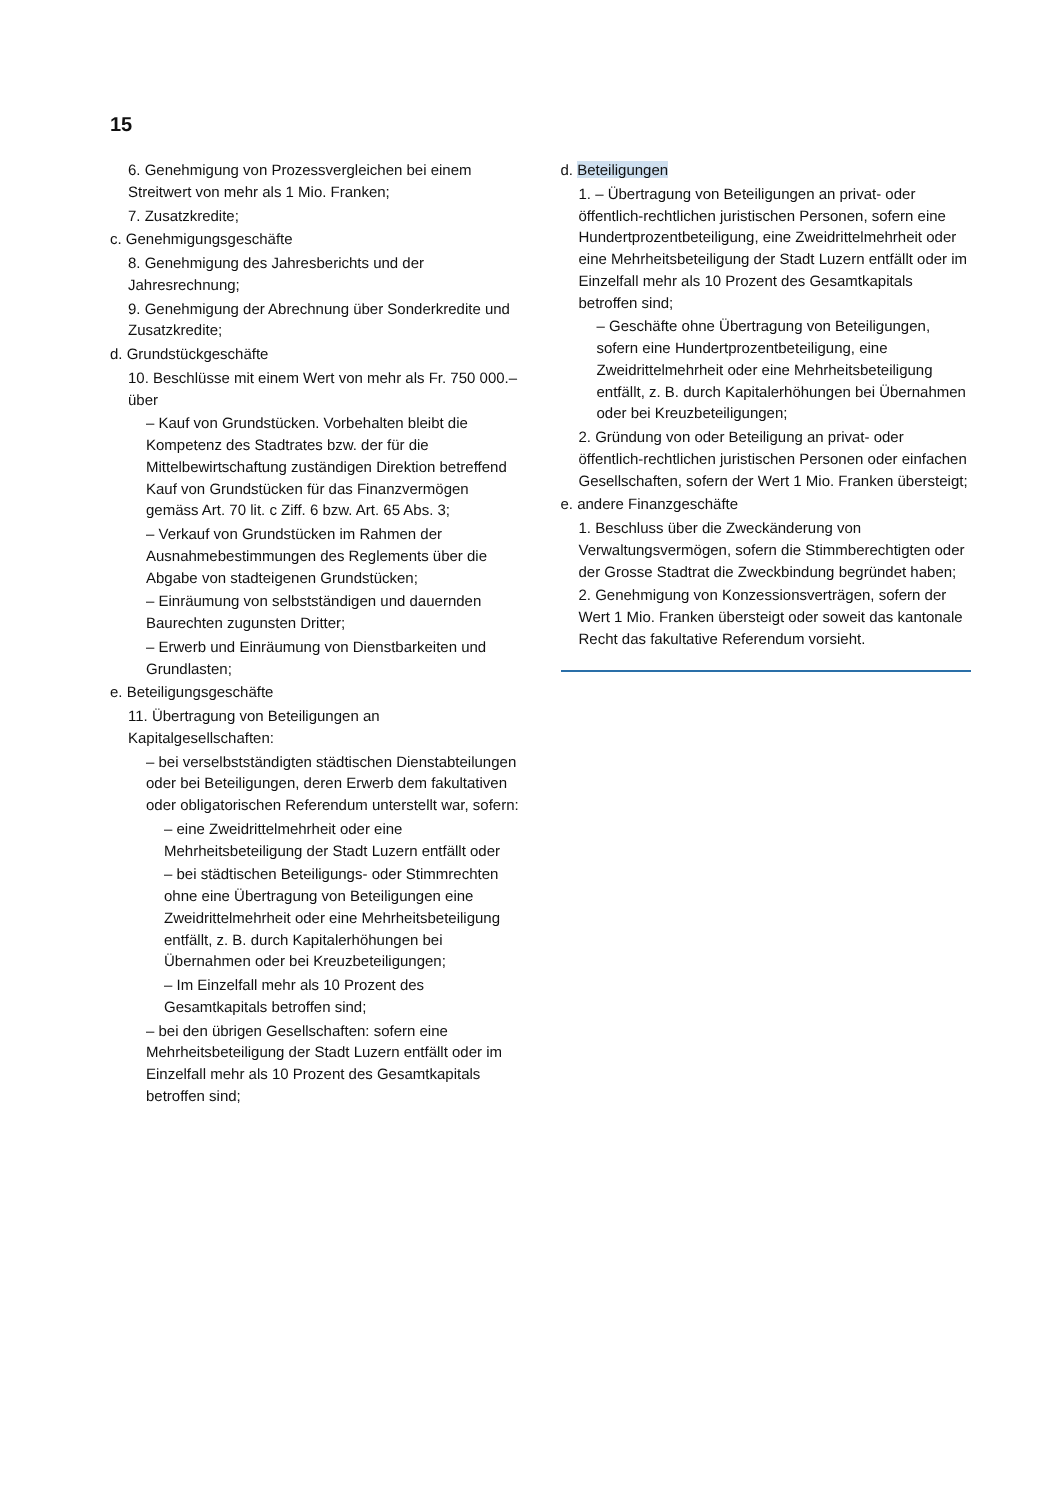15
6. Genehmigung von Prozessvergleichen bei einem Streitwert von mehr als 1 Mio. Franken;
7. Zusatzkredite;
c. Genehmigungsgeschäfte
8. Genehmigung des Jahresberichts und der Jahresrechnung;
9. Genehmigung der Abrechnung über Sonderkredite und Zusatzkredite;
d. Grundstückgeschäfte
10. Beschlüsse mit einem Wert von mehr als Fr. 750 000.– über
– Kauf von Grundstücken. Vorbehalten bleibt die Kompetenz des Stadtrates bzw. der für die Mittelbewirtschaftung zuständigen Direktion betreffend Kauf von Grundstücken für das Finanzvermögen gemäss Art. 70 lit. c Ziff. 6 bzw. Art. 65 Abs. 3;
– Verkauf von Grundstücken im Rahmen der Ausnahmebestimmungen des Reglements über die Abgabe von stadteigenen Grundstücken;
– Einräumung von selbstständigen und dauernden Baurechten zugunsten Dritter;
– Erwerb und Einräumung von Dienstbarkeiten und Grundlasten;
e. Beteiligungsgeschäfte
11. Übertragung von Beteiligungen an Kapitalgesellschaften:
– bei verselbstständigten städtischen Dienstabteilungen oder bei Beteiligungen, deren Erwerb dem fakultativen oder obligatorischen Referendum unterstellt war, sofern:
– eine Zweidrittelmehrheit oder eine Mehrheitsbeteiligung der Stadt Luzern entfällt oder
– bei städtischen Beteiligungs- oder Stimmrechten ohne eine Übertragung von Beteiligungen eine Zweidrittelmehrheit oder eine Mehrheitsbeteiligung entfällt, z. B. durch Kapitalerhöhungen bei Übernahmen oder bei Kreuzbeteiligungen;
– Im Einzelfall mehr als 10 Prozent des Gesamtkapitals betroffen sind;
– bei den übrigen Gesellschaften: sofern eine Mehrheitsbeteiligung der Stadt Luzern entfällt oder im Einzelfall mehr als 10 Prozent des Gesamtkapitals betroffen sind;
d. Beteiligungen
1. – Übertragung von Beteiligungen an privat- oder öffentlich-rechtlichen juristischen Personen, sofern eine Hundertprozentbeteiligung, eine Zweidrittelmehrheit oder eine Mehrheitsbeteiligung der Stadt Luzern entfällt oder im Einzelfall mehr als 10 Prozent des Gesamtkapitals betroffen sind;
– Geschäfte ohne Übertragung von Beteiligungen, sofern eine Hundertprozentbeteiligung, eine Zweidrittelmehrheit oder eine Mehrheitsbeteiligung entfällt, z. B. durch Kapitalerhöhungen bei Übernahmen oder bei Kreuzbeteiligungen;
2. Gründung von oder Beteiligung an privat- oder öffentlich-rechtlichen juristischen Personen oder einfachen Gesellschaften, sofern der Wert 1 Mio. Franken übersteigt;
e. andere Finanzgeschäfte
1. Beschluss über die Zweckänderung von Verwaltungsvermögen, sofern die Stimmberechtigten oder der Grosse Stadtrat die Zweckbindung begründet haben;
2. Genehmigung von Konzessionsverträgen, sofern der Wert 1 Mio. Franken übersteigt oder soweit das kantonale Recht das fakultative Referendum vorsieht.